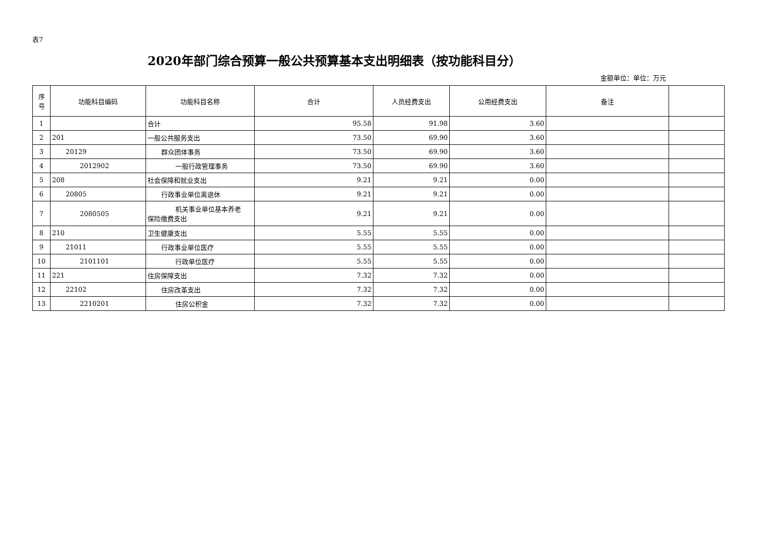表7
2020年部门综合预算一般公共预算基本支出明细表（按功能科目分）
金额单位：单位：万元
| 序 号 | 功能科目编码 | 功能科目名称 | 合计 | 人员经费支出 | 公用经费支出 | 备注 | |
| --- | --- | --- | --- | --- | --- | --- | --- |
| 1 | | 合计 | 95.58 | 91.98 | 3.60 | | |
| 2 | 201 | 一般公共服务支出 | 73.50 | 69.90 | 3.60 | | |
| 3 | 20129 | 群众团体事务 | 73.50 | 69.90 | 3.60 | | |
| 4 | 2012902 | 一般行政管理事务 | 73.50 | 69.90 | 3.60 | | |
| 5 | 208 | 社会保障和就业支出 | 9.21 | 9.21 | 0.00 | | |
| 6 | 20805 | 行政事业单位离退休 | 9.21 | 9.21 | 0.00 | | |
| 7 | 2080505 | 机关事业单位基本养老 保险缴费支出 | 9.21 | 9.21 | 0.00 | | |
| 8 | 210 | 卫生健康支出 | 5.55 | 5.55 | 0.00 | | |
| 9 | 21011 | 行政事业单位医疗 | 5.55 | 5.55 | 0.00 | | |
| 10 | 2101101 | 行政单位医疗 | 5.55 | 5.55 | 0.00 | | |
| 11 | 221 | 住房保障支出 | 7.32 | 7.32 | 0.00 | | |
| 12 | 22102 | 住房改革支出 | 7.32 | 7.32 | 0.00 | | |
| 13 | 2210201 | 住房公积金 | 7.32 | 7.32 | 0.00 | | |